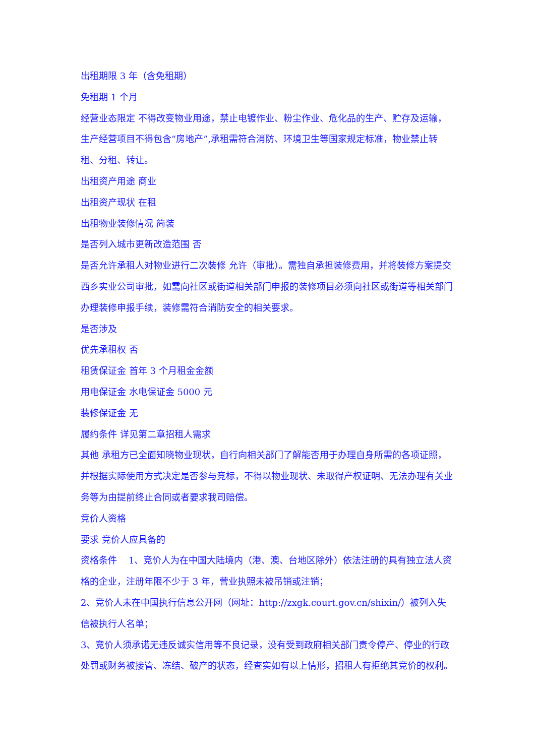出租期限 3 年（含免租期）
免租期 1 个月
经营业态限定 不得改变物业用途，禁止电镀作业、粉尘作业、危化品的生产、贮存及运输，生产经营项目不得包含“房地产”,承租需符合消防、环境卫生等国家规定标准，物业禁止转租、分租、转让。
出租资产用途 商业
出租资产现状 在租
出租物业装修情况 简装
是否列入城市更新改造范围 否
是否允许承租人对物业进行二次装修 允许（审批）。需独自承担装修费用，并将装修方案提交西乡实业公司审批，如需向社区或街道相关部门申报的装修项目必须向社区或街道等相关部门办理装修申报手续，装修需符合消防安全的相关要求。
是否涉及
优先承租权 否
租赁保证金 首年 3 个月租金金额
用电保证金 水电保证金 5000 元
装修保证金 无
履约条件 详见第二章招租人需求
其他 承租方已全面知晓物业现状，自行向相关部门了解能否用于办理自身所需的各项证照，并根据实际使用方式决定是否参与竞标，不得以物业现状、未取得产权证明、无法办理有关业务等为由提前终止合同或者要求我司赔偿。
竞价人资格
要求 竞价人应具备的
资格条件 1、竞价人为在中国大陆境内（港、澳、台地区除外）依法注册的具有独立法人资格的企业，注册年限不少于 3 年，营业执照未被吊销或注销；
2、竞价人未在中国执行信息公开网（网址：http://zxgk.court.gov.cn/shixin/）被列入失信被执行人名单；
3、竞价人须承诺无违反诚实信用等不良记录，没有受到政府相关部门责令停产、停业的行政处罚或财务被接管、冻结、破产的状态，经查实如有以上情形，招租人有拒绝其竞价的权利。